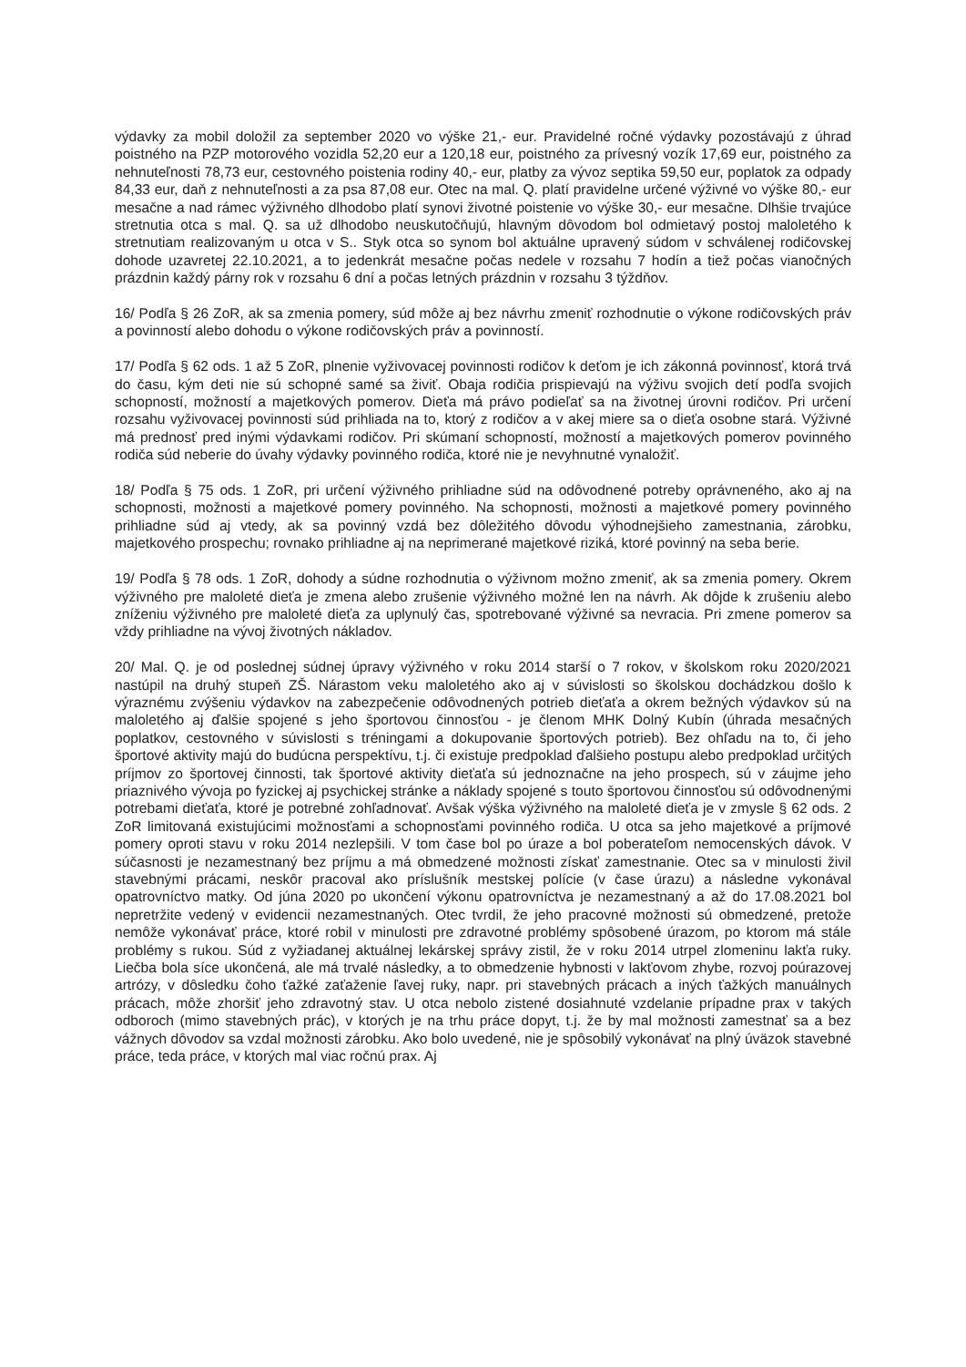výdavky za mobil doložil za september 2020 vo výške 21,- eur. Pravidelné ročné výdavky pozostávajú z úhrad poistného na PZP motorového vozidla 52,20 eur a 120,18 eur, poistného za prívesný vozík 17,69 eur, poistného za nehnuteľnosti 78,73 eur, cestovného poistenia rodiny 40,- eur, platby za vývoz septika 59,50 eur, poplatok za odpady 84,33 eur, daň z nehnuteľnosti a za psa 87,08 eur. Otec na mal. Q. platí pravidelne určené výživné vo výške 80,- eur mesačne a nad rámec výživného dlhodobo platí synovi životné poistenie vo výške 30,- eur mesačne. Dlhšie trvajúce stretnutia otca s mal. Q. sa už dlhodobo neuskutočňujú, hlavným dôvodom bol odmietavý postoj maloletého k stretnutiam realizovaným u otca v S.. Styk otca so synom bol aktuálne upravený súdom v schválenej rodičovskej dohode uzavretej 22.10.2021, a to jedenkrát mesačne počas nedele v rozsahu 7 hodín a tiež počas vianočných prázdnin každý párny rok v rozsahu 6 dní a počas letných prázdnin v rozsahu 3 týždňov.
16/ Podľa § 26 ZoR, ak sa zmenia pomery, súd môže aj bez návrhu zmeniť rozhodnutie o výkone rodičovských práv a povinností alebo dohodu o výkone rodičovských práv a povinností.
17/ Podľa § 62 ods. 1 až 5 ZoR, plnenie vyživovacej povinnosti rodičov k deťom je ich zákonná povinnosť, ktorá trvá do času, kým deti nie sú schopné samé sa živiť. Obaja rodičia prispievajú na výživu svojich detí podľa svojich schopností, možností a majetkových pomerov. Dieťa má právo podieľať sa na životnej úrovni rodičov. Pri určení rozsahu vyživovacej povinnosti súd prihliada na to, ktorý z rodičov a v akej miere sa o dieťa osobne stará. Výživné má prednosť pred inými výdavkami rodičov. Pri skúmaní schopností, možností a majetkových pomerov povinného rodiča súd neberie do úvahy výdavky povinného rodiča, ktoré nie je nevyhnutné vynaložiť.
18/ Podľa § 75 ods. 1 ZoR, pri určení výživného prihliadne súd na odôvodnené potreby oprávneného, ako aj na schopnosti, možnosti a majetkové pomery povinného. Na schopnosti, možnosti a majetkové pomery povinného prihliadne súd aj vtedy, ak sa povinný vzdá bez dôležitého dôvodu výhodnejšieho zamestnania, zárobku, majetkového prospechu; rovnako prihliadne aj na neprimerané majetkové riziká, ktoré povinný na seba berie.
19/ Podľa § 78 ods. 1 ZoR, dohody a súdne rozhodnutia o výživnom možno zmeniť, ak sa zmenia pomery. Okrem výživného pre maloleté dieťa je zmena alebo zrušenie výživného možné len na návrh. Ak dôjde k zrušeniu alebo zníženiu výživného pre maloleté dieťa za uplynulý čas, spotrebované výživné sa nevracia. Pri zmene pomerov sa vždy prihliadne na vývoj životných nákladov.
20/ Mal. Q. je od poslednej súdnej úpravy výživného v roku 2014 starší o 7 rokov, v školskom roku 2020/2021 nastúpil na druhý stupeň ZŠ. Nárastom veku maloletého ako aj v súvislosti so školskou dochádzkou došlo k výraznému zvýšeniu výdavkov na zabezpečenie odôvodnených potrieb dieťaťa a okrem bežných výdavkov sú na maloletého aj ďalšie spojené s jeho športovou činnosťou - je členom MHK Dolný Kubín (úhrada mesačných poplatkov, cestovného v súvislosti s tréningami a dokupovanie športových potrieb). Bez ohľadu na to, či jeho športové aktivity majú do budúcna perspektívu, t.j. či existuje predpoklad ďalšieho postupu alebo predpoklad určitých príjmov zo športovej činnosti, tak športové aktivity dieťaťa sú jednoznačne na jeho prospech, sú v záujme jeho priaznivého vývoja po fyzickej aj psychickej stránke a náklady spojené s touto športovou činnosťou sú odôvodnenými potrebami dieťaťa, ktoré je potrebné zohľadnovať. Avšak výška výživného na maloleté dieťa je v zmysle § 62 ods. 2 ZoR limitovaná existujúcimi možnosťami a schopnosťami povinného rodiča. U otca sa jeho majetkové a príjmové pomery oproti stavu v roku 2014 nezlepšili. V tom čase bol po úraze a bol poberateľom nemocenských dávok. V súčasnosti je nezamestnaný bez príjmu a má obmedzené možnosti získať zamestnanie. Otec sa v minulosti živil stavebnými prácami, neskôr pracoval ako príslušník mestskej polície (v čase úrazu) a následne vykonával opatrovníctvo matky. Od júna 2020 po ukončení výkonu opatrovníctva je nezamestnaný a až do 17.08.2021 bol nepretržite vedený v evidencii nezamestnaných. Otec tvrdil, že jeho pracovné možnosti sú obmedzené, pretože nemôže vykonávať práce, ktoré robil v minulosti pre zdravotné problémy spôsobené úrazom, po ktorom má stále problémy s rukou. Súd z vyžiadanej aktuálnej lekárskej správy zistil, že v roku 2014 utrpel zlomeninu lakťa ruky. Liečba bola síce ukončená, ale má trvalé následky, a to obmedzenie hybnosti v lakťovom zhybe, rozvoj poúrazovej artrózy, v dôsledku čoho ťažké zaťaženie ľavej ruky, napr. pri stavebných prácach a iných ťažkých manuálnych prácach, môže zhoršiť jeho zdravotný stav. U otca nebolo zistené dosiahnuté vzdelanie prípadne prax v takých odboroch (mimo stavebných prác), v ktorých je na trhu práce dopyt, t.j. že by mal možnosti zamestnať sa a bez vážnych dôvodov sa vzdal možnosti zárobku. Ako bolo uvedené, nie je spôsobilý vykonávať na plný úväzok stavebné práce, teda práce, v ktorých mal viac ročnú prax. Aj